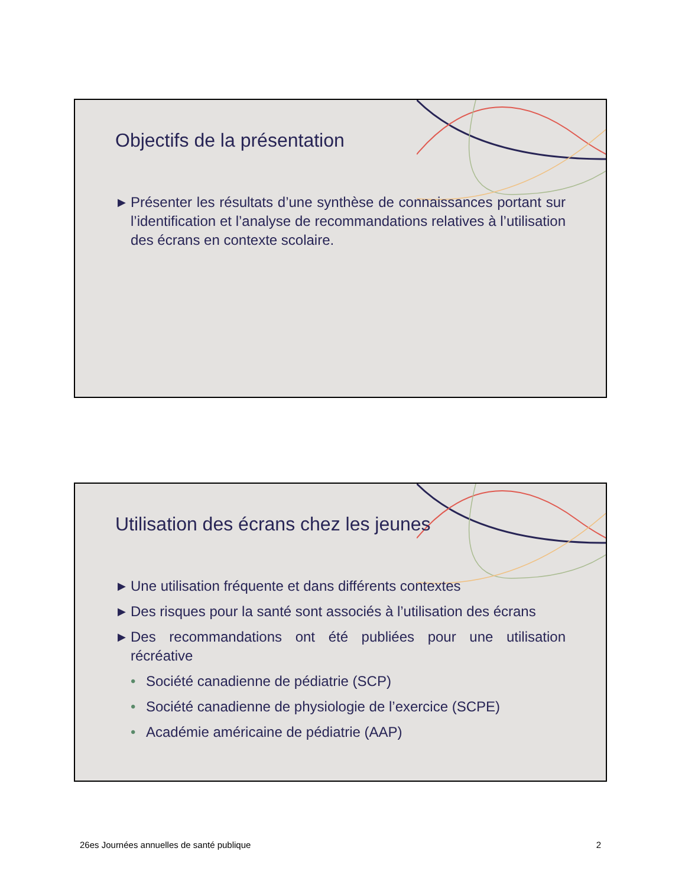Objectifs de la présentation
▶ Présenter les résultats d’une synthèse de connaissances portant sur l’identification et l’analyse de recommandations relatives à l’utilisation des écrans en contexte scolaire.
Utilisation des écrans chez les jeunes
▶ Une utilisation fréquente et dans différents contextes
▶ Des risques pour la santé sont associés à l’utilisation des écrans
▶ Des recommandations ont été publiées pour une utilisation récréative
• Société canadienne de pédiatrie (SCP)
• Société canadienne de physiologie de l’exercice (SCPE)
• Académie américaine de pédiatrie (AAP)
26es Journées annuelles de santé publique 2